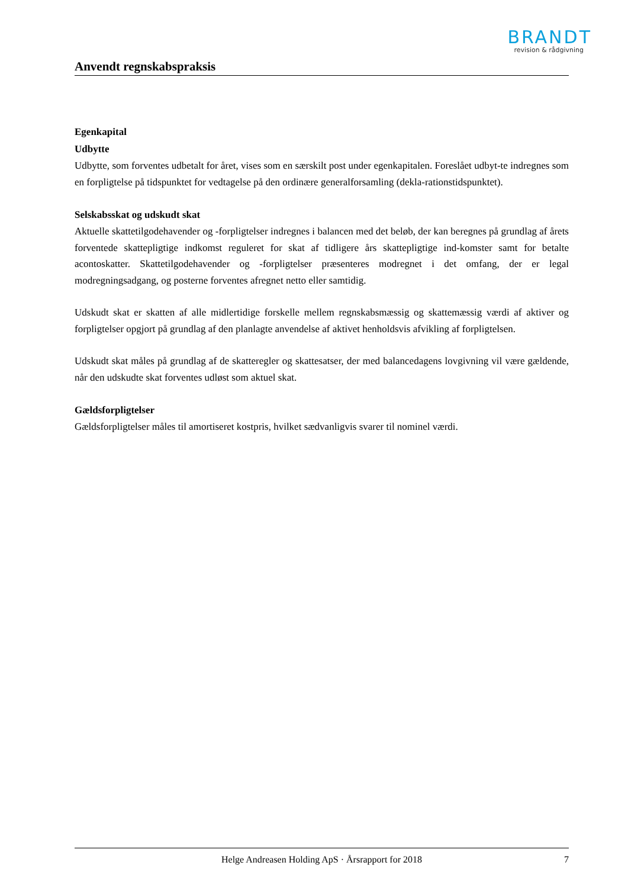BRANDT
revision & rådgivning
Anvendt regnskabspraksis
Egenkapital
Udbytte
Udbytte, som forventes udbetalt for året, vises som en særskilt post under egenkapitalen. Foreslået udbyt-te indregnes som en forpligtelse på tidspunktet for vedtagelse på den ordinære generalforsamling (dekla-rationstidspunktet).
Selskabsskat og udskudt skat
Aktuelle skattetilgodehavender og -forpligtelser indregnes i balancen med det beløb, der kan beregnes på grundlag af årets forventede skattepligtige indkomst reguleret for skat af tidligere års skattepligtige ind-komster samt for betalte acontoskatter. Skattetilgodehavender og -forpligtelser præsenteres modregnet i det omfang, der er legal modregningsadgang, og posterne forventes afregnet netto eller samtidig.
Udskudt skat er skatten af alle midlertidige forskelle mellem regnskabsmæssig og skattemæssig værdi af aktiver og forpligtelser opgjort på grundlag af den planlagte anvendelse af aktivet henholdsvis afvikling af forpligtelsen.
Udskudt skat måles på grundlag af de skatteregler og skattesatser, der med balancedagens lovgivning vil være gældende, når den udskudte skat forventes udløst som aktuel skat.
Gældsforpligtelser
Gældsforpligtelser måles til amortiseret kostpris, hvilket sædvanligvis svarer til nominel værdi.
Helge Andreasen Holding ApS · Årsrapport for 2018 7